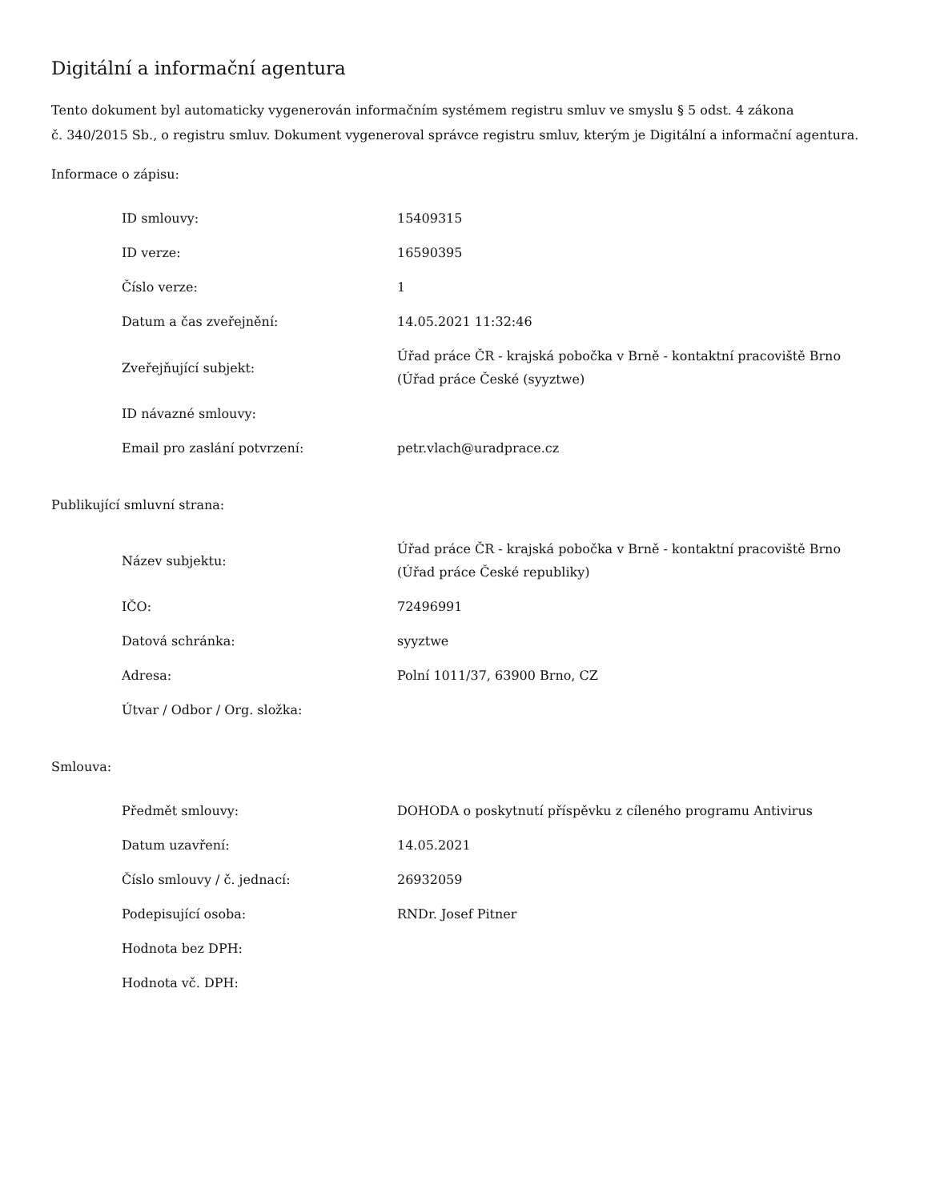Digitální a informační agentura
Tento dokument byl automaticky vygenerován informačním systémem registru smluv ve smyslu § 5 odst. 4 zákona
č. 340/2015 Sb., o registru smluv. Dokument vygeneroval správce registru smluv, kterým je Digitální a informační agentura.
Informace o zápisu:
| ID smlouvy: | 15409315 |
| ID verze: | 16590395 |
| Číslo verze: | 1 |
| Datum a čas zveřejnění: | 14.05.2021 11:32:46 |
| Zveřejňující subjekt: | Úřad práce ČR - krajská pobočka v Brně - kontaktní pracoviště Brno (Úřad práce České (syyztwe) |
| ID návazné smlouvy: | |
| Email pro zaslání potvrzení: | petr.vlach@uradprace.cz |
Publikující smluvní strana:
| Název subjektu: | Úřad práce ČR - krajská pobočka v Brně - kontaktní pracoviště Brno (Úřad práce České republiky) |
| IČO: | 72496991 |
| Datová schránka: | syyztwe |
| Adresa: | Polní 1011/37, 63900 Brno, CZ |
| Útvar / Odbor / Org. složka: | |
Smlouva:
| Předmět smlouvy: | DOHODA o poskytnutí příspěvku z cíleného programu Antivirus |
| Datum uzavření: | 14.05.2021 |
| Číslo smlouvy / č. jednací: | 26932059 |
| Podepisující osoba: | RNDr. Josef Pitner |
| Hodnota bez DPH: | |
| Hodnota vč. DPH: | |